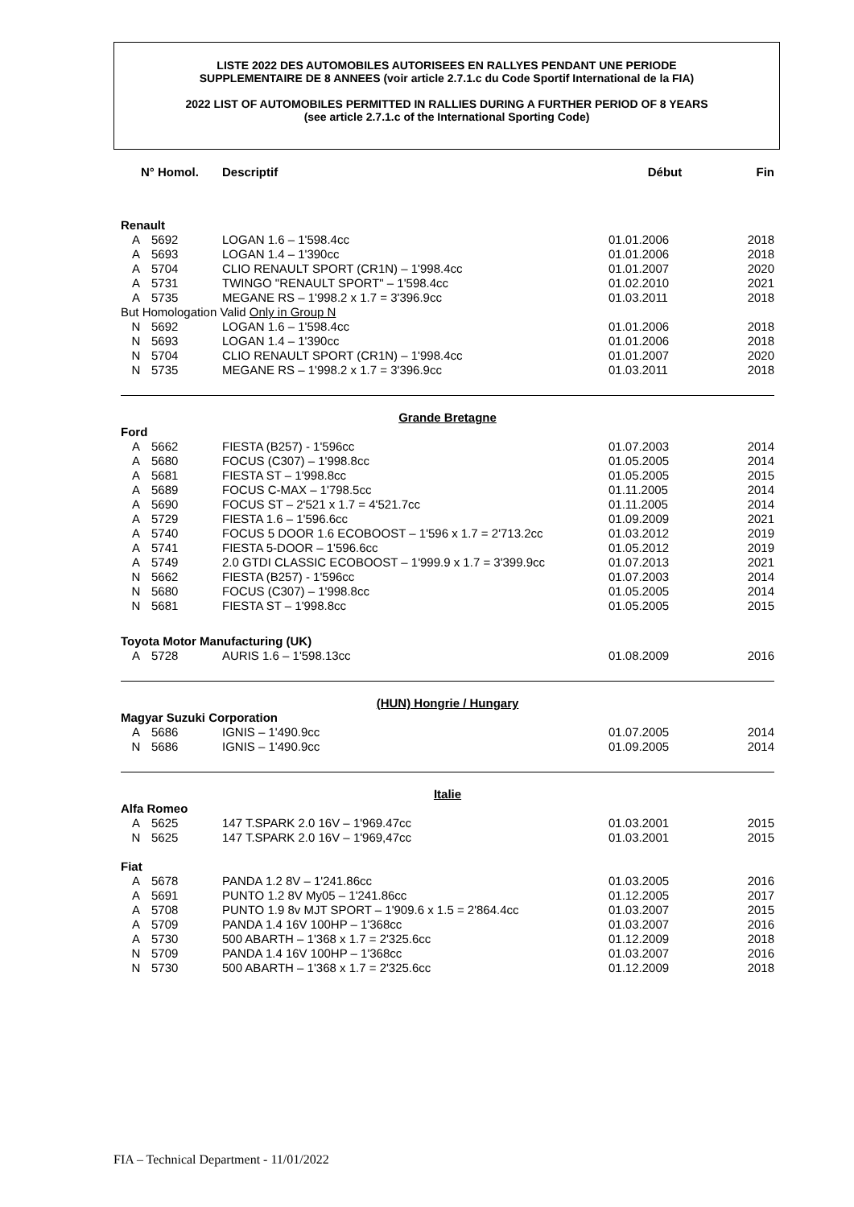LISTE 2022 DES AUTOMOBILES AUTORISEES EN RALLYES PENDANT UNE PERIODE
SUPPLEMENTAIRE DE 8 ANNEES (voir article 2.7.1.c du Code Sportif International de la FIA)
2022 LIST OF AUTOMOBILES PERMITTED IN RALLIES DURING A FURTHER PERIOD OF 8 YEARS
(see article 2.7.1.c of the International Sporting Code)
| N° Homol. | | Descriptif | Début | Fin |
| --- | --- | --- | --- | --- |
| Renault | | | | |
| A | 5692 | LOGAN 1.6 – 1'598.4cc | 01.01.2006 | 2018 |
| A | 5693 | LOGAN 1.4 – 1'390cc | 01.01.2006 | 2018 |
| A | 5704 | CLIO RENAULT SPORT (CR1N) – 1'998.4cc | 01.01.2007 | 2020 |
| A | 5731 | TWINGO "RENAULT SPORT" – 1'598.4cc | 01.02.2010 | 2021 |
| A | 5735 | MEGANE RS – 1'998.2 x 1.7 = 3'396.9cc | 01.03.2011 | 2018 |
| But Homologation Valid Only in Group N | | | | |
| N | 5692 | LOGAN 1.6 – 1'598.4cc | 01.01.2006 | 2018 |
| N | 5693 | LOGAN 1.4 – 1'390cc | 01.01.2006 | 2018 |
| N | 5704 | CLIO RENAULT SPORT (CR1N) – 1'998.4cc | 01.01.2007 | 2020 |
| N | 5735 | MEGANE RS – 1'998.2 x 1.7 = 3'396.9cc | 01.03.2011 | 2018 |
| Grande Bretagne | | | | |
| Ford | | | | |
| A | 5662 | FIESTA (B257) - 1'596cc | 01.07.2003 | 2014 |
| A | 5680 | FOCUS (C307) – 1'998.8cc | 01.05.2005 | 2014 |
| A | 5681 | FIESTA ST – 1'998.8cc | 01.05.2005 | 2015 |
| A | 5689 | FOCUS C-MAX – 1'798.5cc | 01.11.2005 | 2014 |
| A | 5690 | FOCUS ST – 2'521 x 1.7 = 4'521.7cc | 01.11.2005 | 2014 |
| A | 5729 | FIESTA 1.6 – 1'596.6cc | 01.09.2009 | 2021 |
| A | 5740 | FOCUS 5 DOOR 1.6 ECOBOOST – 1'596 x 1.7 = 2'713.2cc | 01.03.2012 | 2019 |
| A | 5741 | FIESTA 5-DOOR – 1'596.6cc | 01.05.2012 | 2019 |
| A | 5749 | 2.0 GTDI CLASSIC ECOBOOST – 1'999.9 x 1.7 = 3'399.9cc | 01.07.2013 | 2021 |
| N | 5662 | FIESTA (B257) - 1'596cc | 01.07.2003 | 2014 |
| N | 5680 | FOCUS (C307) – 1'998.8cc | 01.05.2005 | 2014 |
| N | 5681 | FIESTA ST – 1'998.8cc | 01.05.2005 | 2015 |
| Toyota Motor Manufacturing (UK) | | | | |
| A | 5728 | AURIS 1.6 – 1'598.13cc | 01.08.2009 | 2016 |
| (HUN) Hongrie / Hungary | | | | |
| Magyar Suzuki Corporation | | | | |
| A | 5686 | IGNIS – 1'490.9cc | 01.07.2005 | 2014 |
| N | 5686 | IGNIS – 1'490.9cc | 01.09.2005 | 2014 |
| Italie | | | | |
| Alfa Romeo | | | | |
| A | 5625 | 147 T.SPARK 2.0 16V – 1'969.47cc | 01.03.2001 | 2015 |
| N | 5625 | 147 T.SPARK 2.0 16V – 1'969,47cc | 01.03.2001 | 2015 |
| Fiat | | | | |
| A | 5678 | PANDA 1.2 8V – 1'241.86cc | 01.03.2005 | 2016 |
| A | 5691 | PUNTO 1.2 8V My05 – 1'241.86cc | 01.12.2005 | 2017 |
| A | 5708 | PUNTO 1.9 8v MJT SPORT – 1'909.6 x 1.5 = 2'864.4cc | 01.03.2007 | 2015 |
| A | 5709 | PANDA 1.4 16V 100HP – 1'368cc | 01.03.2007 | 2016 |
| A | 5730 | 500 ABARTH – 1'368 x 1.7 = 2'325.6cc | 01.12.2009 | 2018 |
| N | 5709 | PANDA 1.4 16V 100HP – 1'368cc | 01.03.2007 | 2016 |
| N | 5730 | 500 ABARTH – 1'368 x 1.7 = 2'325.6cc | 01.12.2009 | 2018 |
FIA – Technical Department - 11/01/2022